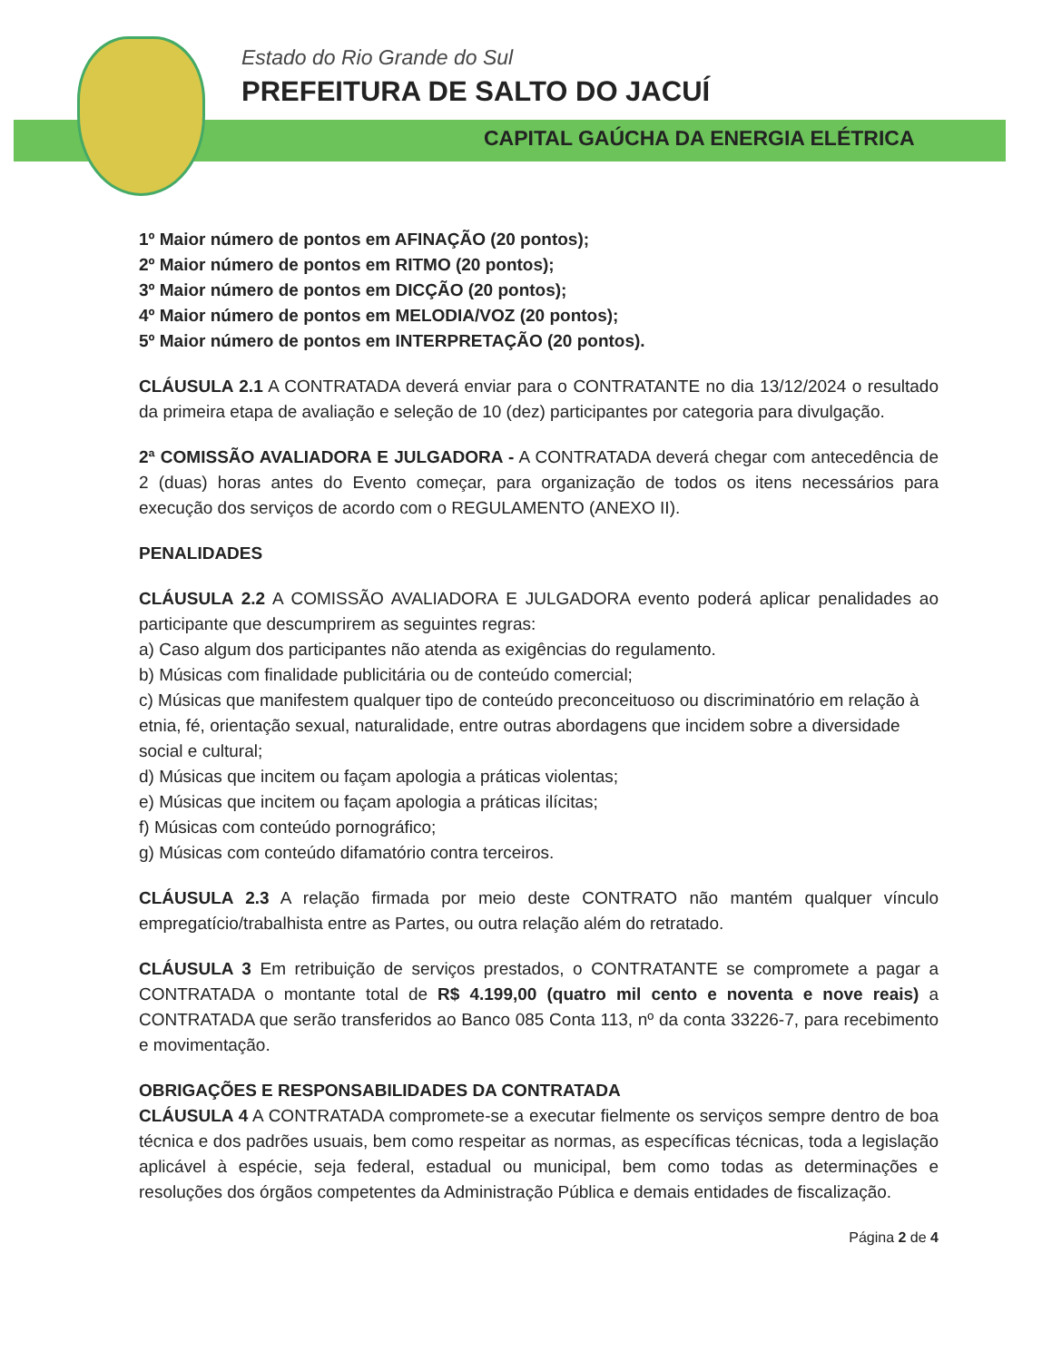Estado do Rio Grande do Sul
PREFEITURA DE SALTO DO JACUÍ
CAPITAL GAÚCHA DA ENERGIA ELÉTRICA
1º Maior número de pontos em AFINAÇÃO (20 pontos);
2º Maior número de pontos em RITMO (20 pontos);
3º Maior número de pontos em DICÇÃO (20 pontos);
4º Maior número de pontos em MELODIA/VOZ (20 pontos);
5º Maior número de pontos em INTERPRETAÇÃO (20 pontos).
CLÁUSULA 2.1 A CONTRATADA deverá enviar para o CONTRATANTE no dia 13/12/2024 o resultado da primeira etapa de avaliação e seleção de 10 (dez) participantes por categoria para divulgação.
2ª COMISSÃO AVALIADORA E JULGADORA - A CONTRATADA deverá chegar com antecedência de 2 (duas) horas antes do Evento começar, para organização de todos os itens necessários para execução dos serviços de acordo com o REGULAMENTO (ANEXO II).
PENALIDADES
CLÁUSULA 2.2 A COMISSÃO AVALIADORA E JULGADORA evento poderá aplicar penalidades ao participante que descumprirem as seguintes regras:
a) Caso algum dos participantes não atenda as exigências do regulamento.
b) Músicas com finalidade publicitária ou de conteúdo comercial;
c) Músicas que manifestem qualquer tipo de conteúdo preconceituoso ou discriminatório em relação à etnia, fé, orientação sexual, naturalidade, entre outras abordagens que incidem sobre a diversidade social e cultural;
d) Músicas que incitem ou façam apologia a práticas violentas;
e) Músicas que incitem ou façam apologia a práticas ilícitas;
f) Músicas com conteúdo pornográfico;
g) Músicas com conteúdo difamatório contra terceiros.
CLÁUSULA 2.3 A relação firmada por meio deste CONTRATO não mantém qualquer vínculo empregatício/trabalhista entre as Partes, ou outra relação além do retratado.
CLÁUSULA 3 Em retribuição de serviços prestados, o CONTRATANTE se compromete a pagar a CONTRATADA o montante total de R$ 4.199,00 (quatro mil cento e noventa e nove reais) a CONTRATADA que serão transferidos ao Banco 085 Conta 113, nº da conta 33226-7, para recebimento e movimentação.
OBRIGAÇÕES E RESPONSABILIDADES DA CONTRATADA
CLÁUSULA 4 A CONTRATADA compromete-se a executar fielmente os serviços sempre dentro de boa técnica e dos padrões usuais, bem como respeitar as normas, as específicas técnicas, toda a legislação aplicável à espécie, seja federal, estadual ou municipal, bem como todas as determinações e resoluções dos órgãos competentes da Administração Pública e demais entidades de fiscalização.
Página 2 de 4